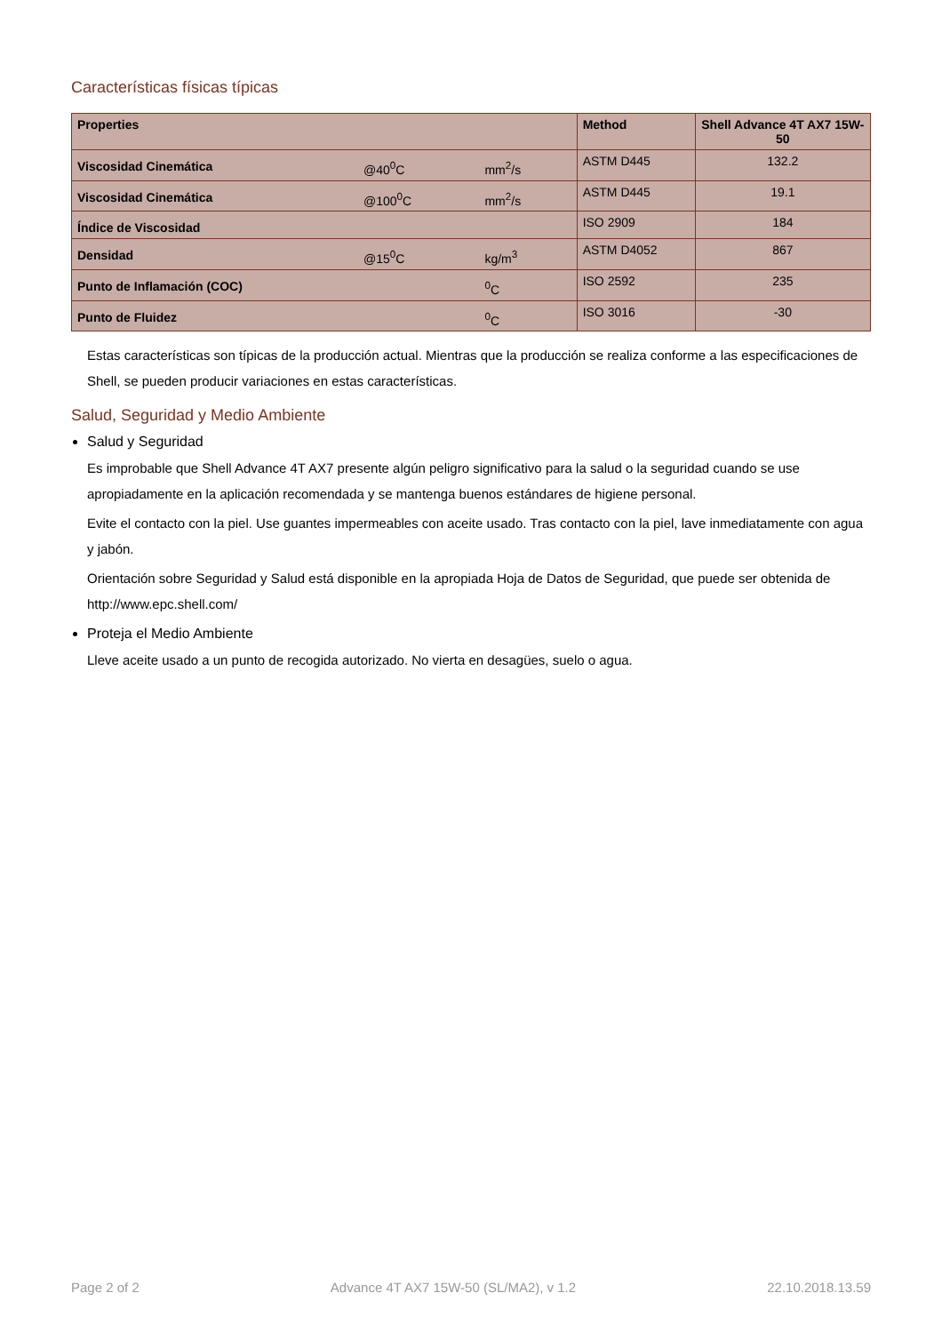Características físicas típicas
| Properties | | | Method | Shell Advance 4T AX7 15W-50 |
| --- | --- | --- | --- | --- |
| Viscosidad Cinemática | @40<sup>0</sup>C | mm<sup>2</sup>/s | ASTM D445 | 132.2 |
| Viscosidad Cinemática | @100<sup>0</sup>C | mm<sup>2</sup>/s | ASTM D445 | 19.1 |
| Índice de Viscosidad | | | ISO 2909 | 184 |
| Densidad | @15<sup>0</sup>C | kg/m<sup>3</sup> | ASTM D4052 | 867 |
| Punto de Inflamación (COC) | | <sup>0</sup> C | ISO 2592 | 235 |
| Punto de Fluidez | | <sup>0</sup> C | ISO 3016 | -30 |
Estas características son típicas de la producción actual. Mientras que la producción se realiza conforme a las especificaciones de Shell, se pueden producir variaciones en estas características.
Salud, Seguridad y Medio Ambiente
Salud y Seguridad
Es improbable que Shell Advance 4T AX7 presente algún peligro significativo para la salud o la seguridad cuando se use apropiadamente en la aplicación recomendada y se mantenga buenos estándares de higiene personal.
Evite el contacto con la piel. Use guantes impermeables con aceite usado. Tras contacto con la piel, lave inmediatamente con agua y jabón.
Orientación sobre Seguridad y Salud está disponible en la apropiada Hoja de Datos de Seguridad, que puede ser obtenida de http://www.epc.shell.com/
Proteja el Medio Ambiente
Lleve aceite usado a un punto de recogida autorizado. No vierta en desagües, suelo o agua.
Page 2 of 2 Advance 4T AX7 15W-50 (SL/MA2), v 1.2 22.10.2018.13.59